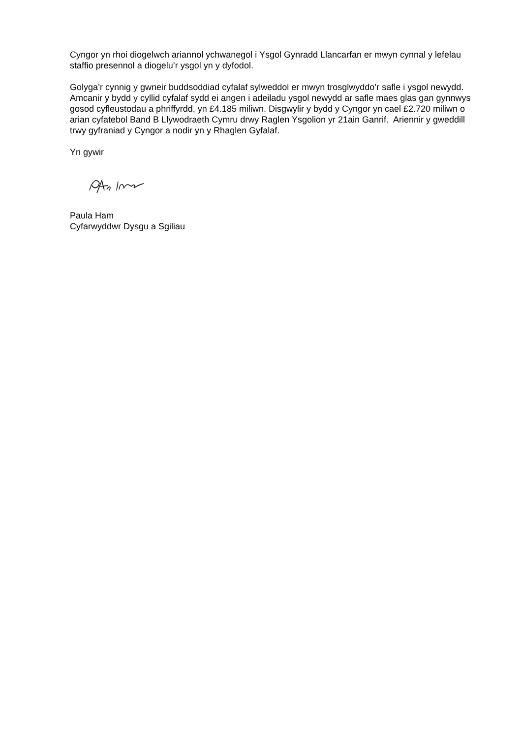Cyngor yn rhoi diogelwch ariannol ychwanegol i Ysgol Gynradd Llancarfan er mwyn cynnal y lefelau staffio presennol a diogelu’r ysgol yn y dyfodol.
Golyga’r cynnig y gwneir buddsoddiad cyfalaf sylweddol er mwyn trosglwyddo’r safle i ysgol newydd. Amcanir y bydd y cyllid cyfalaf sydd ei angen i adeiladu ysgol newydd ar safle maes glas gan gynnwys gosod cyfleustodau a phriffyrdd, yn £4.185 miliwn. Disgwylir y bydd y Cyngor yn cael £2.720 miliwn o arian cyfatebol Band B Llywodraeth Cymru drwy Raglen Ysgolion yr 21ain Ganrif. Ariennir y gweddill trwy gyfraniad y Cyngor a nodir yn y Rhaglen Gyfalaf.
Yn gywir
Paula Ham
Cyfarwyddwr Dysgu a Sgiliau